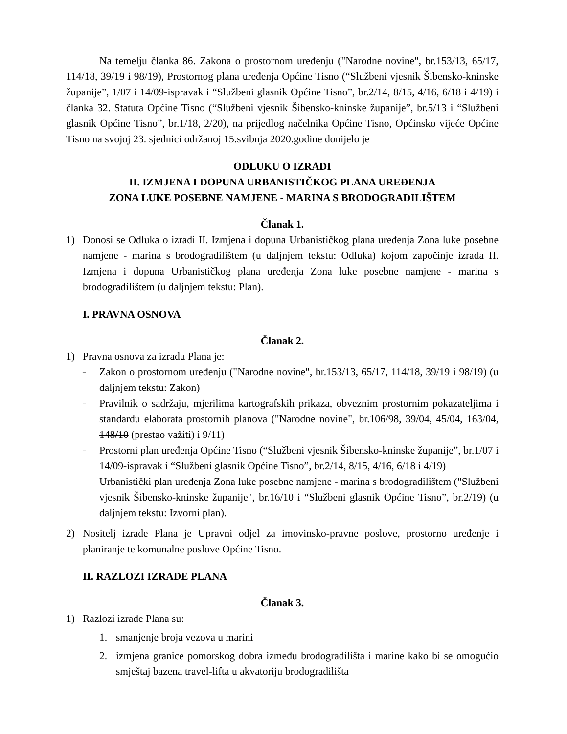Na temelju članka 86. Zakona o prostornom uređenju ("Narodne novine", br.153/13, 65/17, 114/18, 39/19 i 98/19), Prostornog plana uređenja Općine Tisno (“Službeni vjesnik Šibensko-kninske županije”, 1/07 i 14/09-ispravak i “Službeni glasnik Općine Tisno”, br.2/14, 8/15, 4/16, 6/18 i 4/19) i članka 32. Statuta Općine Tisno (“Službeni vjesnik Šibensko-kninske županije”, br.5/13 i “Službeni glasnik Općine Tisno”, br.1/18, 2/20), na prijedlog načelnika Općine Tisno, Općinsko vijeće Općine Tisno na svojoj 23. sjednici održanoj 15.svibnja 2020.godine donijelo je
ODLUKU O IZRADI
II. IZMJENA I DOPUNA URBANISTIČKOG PLANA UREĐENJA
ZONA LUKE POSEBNE NAMJENE - MARINA S BRODOGRADILIŠTEM
Članak 1.
1) Donosi se Odluka o izradi II. Izmjena i dopuna Urbanističkog plana uređenja Zona luke posebne namjene - marina s brodogradilištem (u daljnjem tekstu: Odluka) kojom započinje izrada II. Izmjena i dopuna Urbanističkog plana uređenja Zona luke posebne namjene - marina s brodogradilištem (u daljnjem tekstu: Plan).
I. PRAVNA OSNOVA
Članak 2.
1) Pravna osnova za izradu Plana je:
– Zakon o prostornom uređenju ("Narodne novine", br.153/13, 65/17, 114/18, 39/19 i 98/19) (u daljnjem tekstu: Zakon)
– Pravilnik o sadržaju, mjerilima kartografskih prikaza, obveznim prostornim pokazateljima i standardu elaborata prostornih planova ("Narodne novine", br.106/98, 39/04, 45/04, 163/04, 148/10 (prestao važiti) i 9/11)
– Prostorni plan uređenja Općine Tisno (“Službeni vjesnik Šibensko-kninske županije”, br.1/07 i 14/09-ispravak i “Službeni glasnik Općine Tisno”, br.2/14, 8/15, 4/16, 6/18 i 4/19)
– Urbanistički plan uređenja Zona luke posebne namjene - marina s brodogradilištem ("Službeni vjesnik Šibensko-kninske županije", br.16/10 i “Službeni glasnik Općine Tisno”, br.2/19) (u daljnjem tekstu: Izvorni plan).
2) Nositelj izrade Plana je Upravni odjel za imovinsko-pravne poslove, prostorno uređenje i planiranje te komunalne poslove Općine Tisno.
II. RAZLOZI IZRADE PLANA
Članak 3.
1) Razlozi izrade Plana su:
1. smanjenje broja vezova u marini
2. izmjena granice pomorskog dobra između brodogradilišta i marine kako bi se omogućio smještaj bazena travel-lifta u akvatoriju brodogradilišta